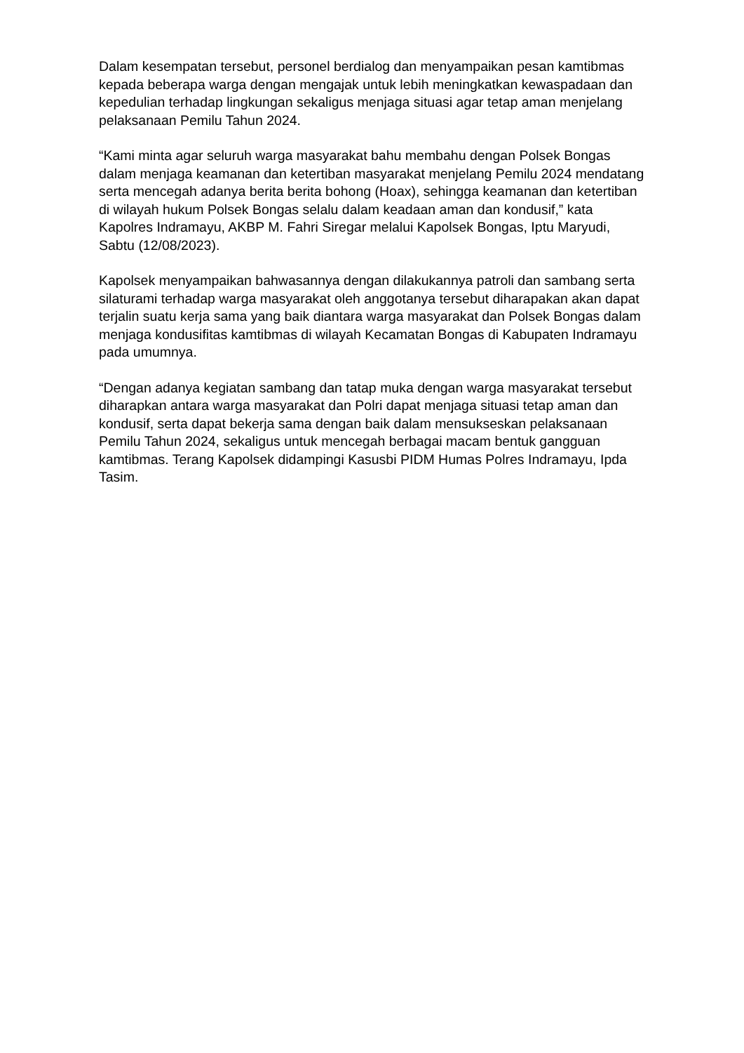Dalam kesempatan tersebut, personel berdialog dan menyampaikan pesan kamtibmas kepada beberapa warga dengan mengajak untuk lebih meningkatkan kewaspadaan dan kepedulian terhadap lingkungan sekaligus menjaga situasi agar tetap aman menjelang pelaksanaan Pemilu Tahun 2024.
“Kami minta agar seluruh warga masyarakat bahu membahu dengan Polsek Bongas dalam menjaga keamanan dan ketertiban masyarakat menjelang Pemilu 2024 mendatang serta mencegah adanya berita berita bohong (Hoax), sehingga keamanan dan ketertiban di wilayah hukum Polsek Bongas selalu dalam keadaan aman dan kondusif,” kata Kapolres Indramayu, AKBP M. Fahri Siregar melalui Kapolsek Bongas, Iptu Maryudi, Sabtu (12/08/2023).
Kapolsek menyampaikan bahwasannya dengan dilakukannya patroli dan sambang serta silaturami terhadap warga masyarakat oleh anggotanya tersebut diharapakan akan dapat terjalin suatu kerja sama yang baik diantara warga masyarakat dan Polsek Bongas dalam menjaga kondusifitas kamtibmas di wilayah Kecamatan Bongas di Kabupaten Indramayu pada umumnya.
“Dengan adanya kegiatan sambang dan tatap muka dengan warga masyarakat tersebut diharapkan antara warga masyarakat dan Polri dapat menjaga situasi tetap aman dan kondusif, serta dapat bekerja sama dengan baik dalam mensukseskan pelaksanaan Pemilu Tahun 2024, sekaligus untuk mencegah berbagai macam bentuk gangguan kamtibmas. Terang Kapolsek didampingi Kasusbi PIDM Humas Polres Indramayu, Ipda Tasim.